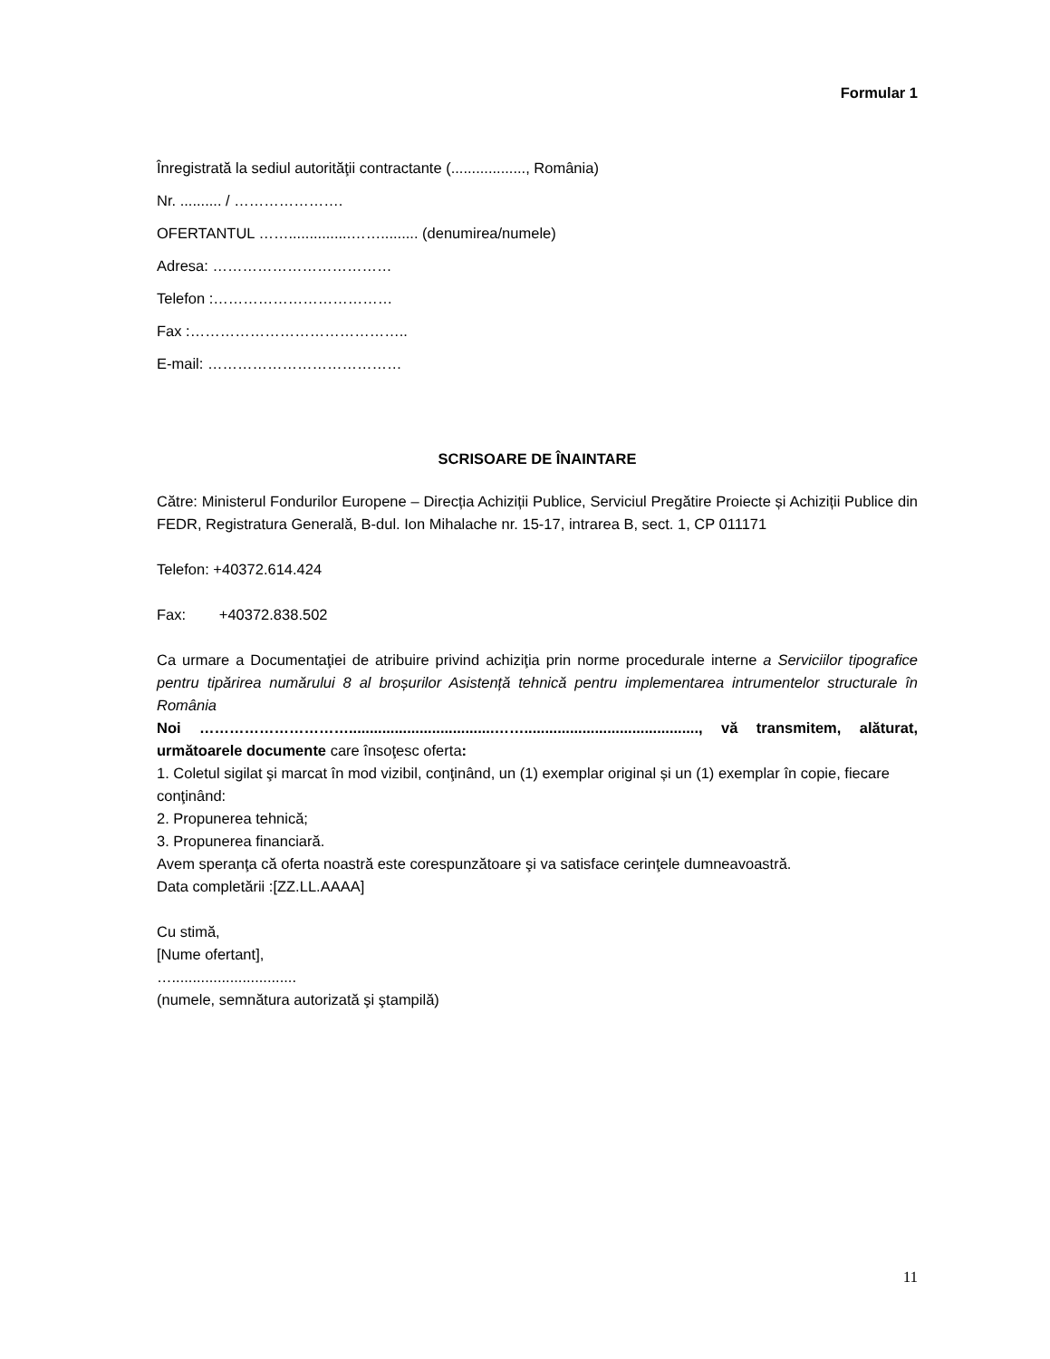Formular 1
Înregistrată la sediul autorităţii contractante (.................., România)
Nr. .......... / ………………….
OFERTANTUL ……...............……......... (denumirea/numele)
Adresa: ………………………………
Telefon :………………………………
Fax :……………………………………..
E-mail: …………………………………
SCRISOARE DE ÎNAINTARE
Către: Ministerul Fondurilor Europene – Direcția Achiziții Publice, Serviciul Pregătire Proiecte și Achiziții Publice din FEDR, Registratura Generală, B-dul. Ion Mihalache nr. 15-17, intrarea B, sect. 1, CP 011171
Telefon: +40372.614.424
Fax: +40372.838.502
Ca urmare a Documentaţiei de atribuire privind achiziţia prin norme procedurale interne a Serviciilor tipografice pentru tipărirea numărului 8 al broșurilor Asistență tehnică pentru implementarea intrumentelor structurale în România
Noi …………………………...................................…….........................................., vă transmitem, alăturat, următoarele documente care însoţesc oferta:
1. Coletul sigilat şi marcat în mod vizibil, conţinând, un (1) exemplar original și un (1) exemplar în copie, fiecare conţinând:
2. Propunerea tehnică;
3. Propunerea financiară.
Avem speranţa că oferta noastră este corespunzătoare şi va satisface cerinţele dumneavoastră.
Data completării :[ZZ.LL.AAAA]
Cu stimă,
[Nume ofertant],
…..............................
(numele, semnătura autorizată şi ştampilă)
11